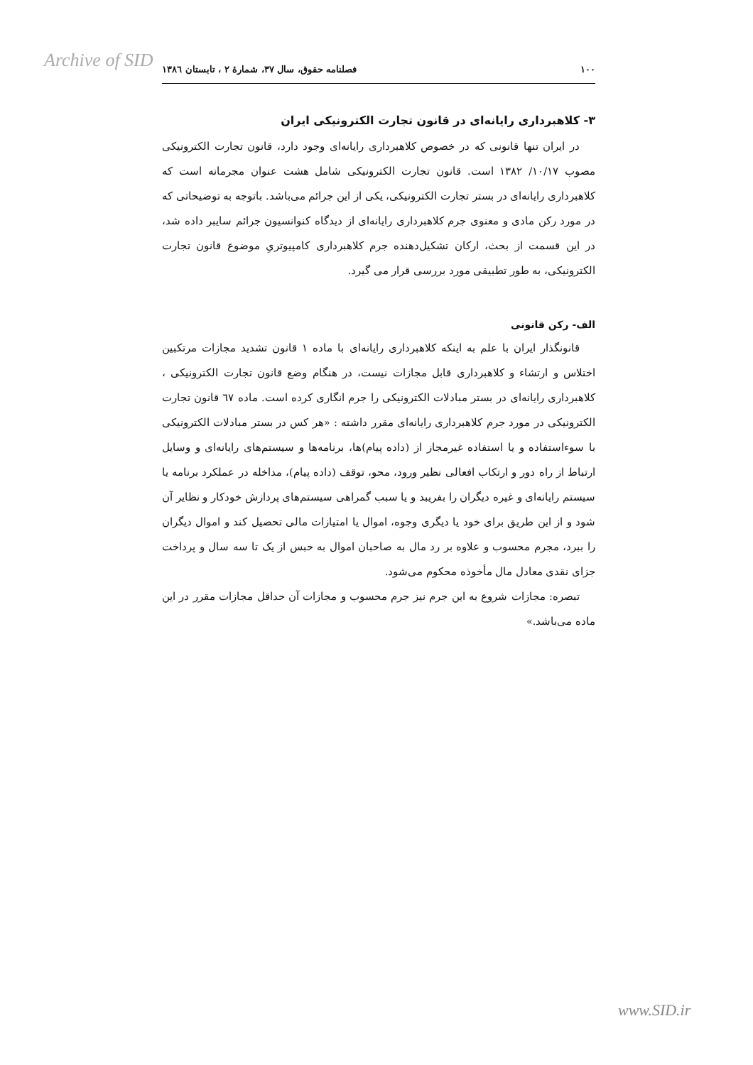Archive of SID
۱۰۰ فصلنامه حقوق، سال ۳۷، شمارۀ ۲ ، تابستان ۱۳۸٦
۳- کلاهبرداری رایانه‌ای در قانون تجارت الکترونیکی ایران
در ایران تنها قانونی که در خصوص کلاهبرداری رایانه‌ای وجود دارد، قانون تجارت الکترونیکی مصوب ۱۰/۱۷/ ۱۳۸۲ است. قانون تجارت الکترونیکی شامل هشت عنوان مجرمانه است که کلاهبرداری رایانه‌ای در بستر تجارت الکترونیکی، یکی از این جرائم می‌باشد. باتوجه به توضیحاتی که در مورد رکن مادی و معنوی جرم کلاهبرداری رایانه‌ای از دیدگاه کنوانسیون جرائم سایبر داده شد، در این قسمت از بحث، ارکان تشکیل‌دهنده جرم کلاهبرداری کامپیوتریِ موضوع قانون تجارت الکترونیکی، به طور تطبیقی مورد بررسی قرار می گیرد.
الف- رکن قانونی
قانونگذار ایران با علم به اینکه کلاهبرداری رایانه‌ای با ماده ۱ قانون تشدید مجازات مرتکبین اختلاس و ارتشاء و کلاهبرداری قابل مجازات نیست، در هنگام وضع قانون تجارت الکترونیکی ، کلاهبرداری رایانه‌ای در بستر مبادلات الکترونیکی را جرم انگاری کرده است. ماده ٦۷ قانون تجارت الکترونیکی در مورد جرم کلاهبرداری رایانه‌ای مقرر داشته : «هر کس در بستر مبادلات الکترونیکی با سوءاستفاده و یا استفاده غیرمجاز از (داده پیام)ها، برنامه‌ها و سیستم‌های رایانه‌ای و وسایل ارتباط از راه دور و ارتکاب افعالی نظیر ورود، محو، توقف (داده پیام)، مداخله در عملکرد برنامه یا سیستم رایانه‌ای و غیره دیگران را بفریبد و یا سبب گمراهی سیستم‌های پردازش خودکار و نظایر آن شود و از این طریق برای خود یا دیگری وجوه، اموال یا امتیازات مالی تحصیل کند و اموال دیگران را ببرد، مجرم محسوب و علاوه بر رد مال به صاحبان اموال به حبس از یک تا سه سال و پرداخت جزای نقدی معادل مال مأخوذه محکوم می‌شود.
تبصره: مجازات شروع به این جرم نیز جرم محسوب و مجازات آن حداقل مجازات مقرر در این ماده می‌باشد.»
www.SID.ir